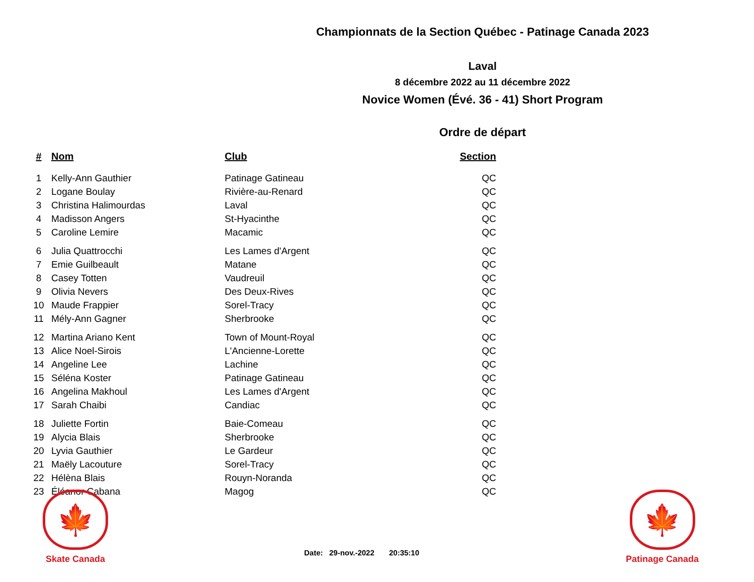Championnats de la Section Québec - Patinage Canada 2023
Laval
8 décembre 2022 au 11 décembre 2022
Novice Women (Évé. 36 - 41) Short Program
Ordre de départ
| # | Nom | Club | Section |
| --- | --- | --- | --- |
| 1 | Kelly-Ann Gauthier | Patinage Gatineau | QC |
| 2 | Logane Boulay | Rivière-au-Renard | QC |
| 3 | Christina Halimourdas | Laval | QC |
| 4 | Madisson Angers | St-Hyacinthe | QC |
| 5 | Caroline Lemire | Macamic | QC |
| 6 | Julia Quattrocchi | Les Lames d'Argent | QC |
| 7 | Emie Guilbeault | Matane | QC |
| 8 | Casey Totten | Vaudreuil | QC |
| 9 | Olivia Nevers | Des Deux-Rives | QC |
| 10 | Maude Frappier | Sorel-Tracy | QC |
| 11 | Mély-Ann Gagner | Sherbrooke | QC |
| 12 | Martina Ariano Kent | Town of Mount-Royal | QC |
| 13 | Alice Noel-Sirois | L'Ancienne-Lorette | QC |
| 14 | Angeline Lee | Lachine | QC |
| 15 | Séléna Koster | Patinage Gatineau | QC |
| 16 | Angelina Makhoul | Les Lames d'Argent | QC |
| 17 | Sarah Chaibi | Candiac | QC |
| 18 | Juliette Fortin | Baie-Comeau | QC |
| 19 | Alycia Blais | Sherbrooke | QC |
| 20 | Lyvia Gauthier | Le Gardeur | QC |
| 21 | Maëly Lacouture | Sorel-Tracy | QC |
| 22 | Hélèna Blais | Rouyn-Noranda | QC |
| 23 | Éléanor Cabana | Magog | QC |
🍁
Skate Canada
Date: 29-nov.-2022 20:35:10
🍁
Patinage Canada